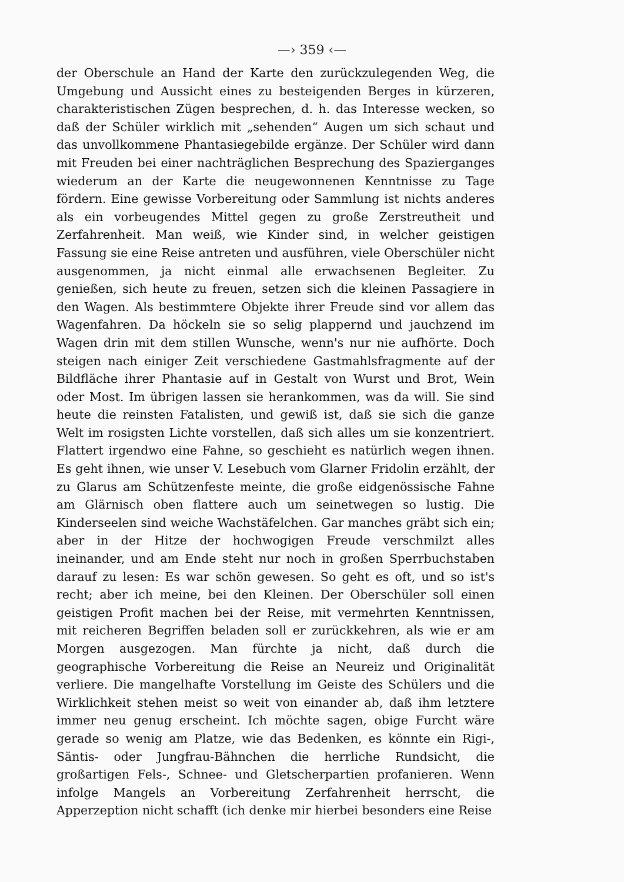—› 359 ‹—
der Oberschule an Hand der Karte den zurückzulegenden Weg, die Umgebung und Aussicht eines zu besteigenden Berges in kürzeren, charakteristischen Zügen besprechen, d. h. das Interesse wecken, so daß der Schüler wirklich mit „sehenden“ Augen um sich schaut und das unvollkommene Phantasiegebilde ergänze. Der Schüler wird dann mit Freuden bei einer nachträglichen Besprechung des Spazierganges wiederum an der Karte die neugewonnenen Kenntnisse zu Tage fördern. Eine gewisse Vorbereitung oder Sammlung ist nichts anderes als ein vorbeugendes Mittel gegen zu große Zerstreutheit und Zerfahrenheit. Man weiß, wie Kinder sind, in welcher geistigen Fassung sie eine Reise antreten und ausführen, viele Oberschüler nicht ausgenommen, ja nicht einmal alle erwachsenen Begleiter. Zu genießen, sich heute zu freuen, setzen sich die kleinen Passagiere in den Wagen. Als bestimmtere Objekte ihrer Freude sind vor allem das Wagenfahren. Da höckeln sie so selig plappernd und jauchzend im Wagen drin mit dem stillen Wunsche, wenn's nur nie aufhörte. Doch steigen nach einiger Zeit verschiedene Gastmahlsfragmente auf der Bildfläche ihrer Phantasie auf in Gestalt von Wurst und Brot, Wein oder Most. Im übrigen lassen sie herankommen, was da will. Sie sind heute die reinsten Fatalisten, und gewiß ist, daß sie sich die ganze Welt im rosigsten Lichte vorstellen, daß sich alles um sie konzentriert. Flattert irgendwo eine Fahne, so geschieht es natürlich wegen ihnen. Es geht ihnen, wie unser V. Lesebuch vom Glarner Fridolin erzählt, der zu Glarus am Schützenfeste meinte, die große eidgenössische Fahne am Glärnisch oben flattere auch um seinetwegen so lustig. Die Kinderseelen sind weiche Wachstäfelchen. Gar manches gräbt sich ein; aber in der Hitze der hochwogigen Freude verschmilzt alles ineinander, und am Ende steht nur noch in großen Sperrbuchstaben darauf zu lesen: Es war schön gewesen. So geht es oft, und so ist's recht; aber ich meine, bei den Kleinen. Der Oberschüler soll einen geistigen Profit machen bei der Reise, mit vermehrten Kenntnissen, mit reicheren Begriffen beladen soll er zurückkehren, als wie er am Morgen ausgezogen. Man fürchte ja nicht, daß durch die geographische Vorbereitung die Reise an Neureiz und Originalität verliere. Die mangelhafte Vorstellung im Geiste des Schülers und die Wirklichkeit stehen meist so weit von einander ab, daß ihm letztere immer neu genug erscheint. Ich möchte sagen, obige Furcht wäre gerade so wenig am Platze, wie das Bedenken, es könnte ein Rigi-, Säntis- oder Jungfrau-Bähnchen die herrliche Rundsicht, die großartigen Fels-, Schnee- und Gletscherpartien profanieren. Wenn infolge Mangels an Vorbereitung Zerfahrenheit herrscht, die Apperzeption nicht schafft (ich denke mir hierbei besonders eine Reise